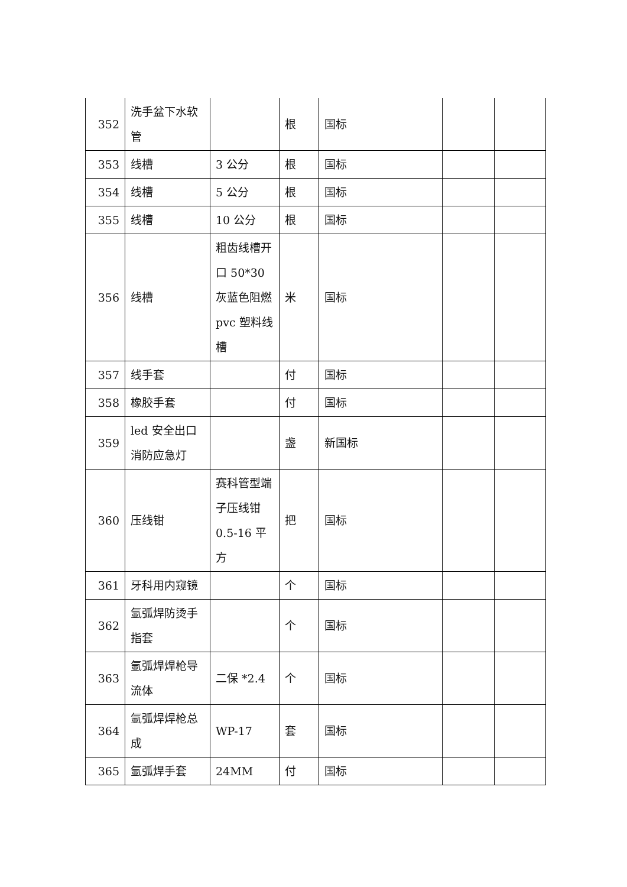| 352 | 洗手盆下水软管 | | 根 | 国标 | | |
| 353 | 线槽 | 3 公分 | 根 | 国标 | | |
| 354 | 线槽 | 5 公分 | 根 | 国标 | | |
| 355 | 线槽 | 10 公分 | 根 | 国标 | | |
| 356 | 线槽 | 粗齿线槽开口 50*30 灰蓝色阻燃 pvc 塑料线槽 | 米 | 国标 | | |
| 357 | 线手套 | | 付 | 国标 | | |
| 358 | 橡胶手套 | | 付 | 国标 | | |
| 359 | led 安全出口消防应急灯 | | 盏 | 新国标 | | |
| 360 | 压线钳 | 赛科管型端子压线钳 0.5-16 平方 | 把 | 国标 | | |
| 361 | 牙科用内窥镜 | | 个 | 国标 | | |
| 362 | 氩弧焊防烫手指套 | | 个 | 国标 | | |
| 363 | 氩弧焊焊枪导流体 | 二保 *2.4 | 个 | 国标 | | |
| 364 | 氩弧焊焊枪总成 | WP-17 | 套 | 国标 | | |
| 365 | 氩弧焊手套 | 24MM | 付 | 国标 | | |